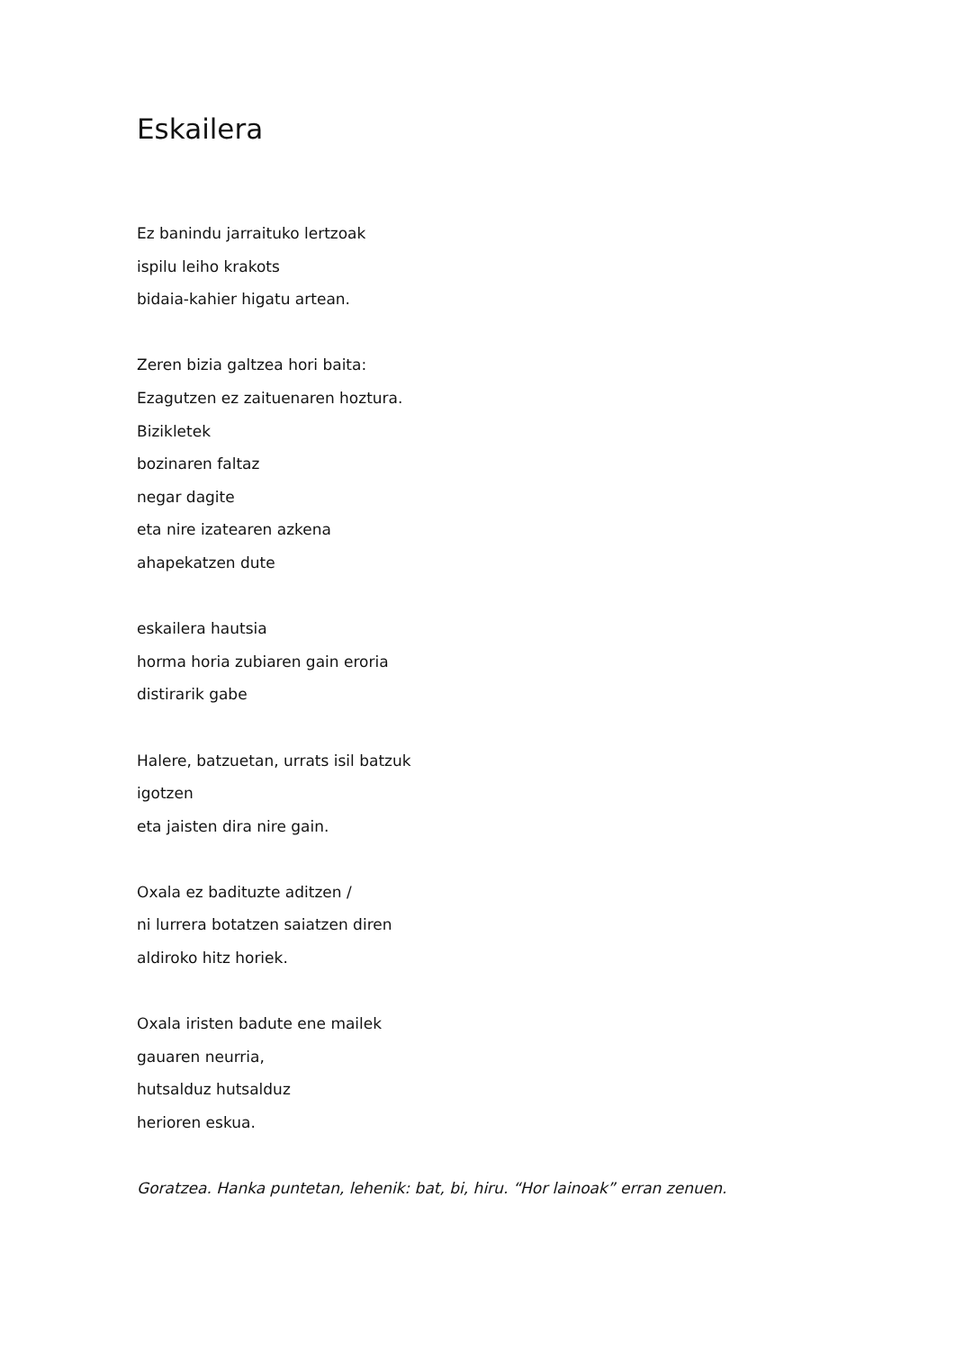Eskailera
Ez banindu jarraituko lertzoak
ispilu leiho krakots
bidaia-kahier higatu artean.
Zeren bizia galtzea hori baita:
Ezagutzen ez zaituenaren hoztura.
Bizikletek
bozinaren faltaz
negar dagite
eta nire izatearen azkena
ahapekatzen dute
eskailera hautsia
horma horia zubiaren gain eroria
distirarik gabe
Halere, batzuetan, urrats isil batzuk
igotzen
eta jaisten dira nire gain.
Oxala ez badituzte aditzen /
ni lurrera botatzen saiatzen diren
aldiroko hitz horiek.
Oxala iristen badute ene mailek
gauaren neurria,
hutsalduz hutsalduz
herioren eskua.
Goratzea. Hanka puntetan, lehenik: bat, bi, hiru. “Hor lainoak” erran zenuen.